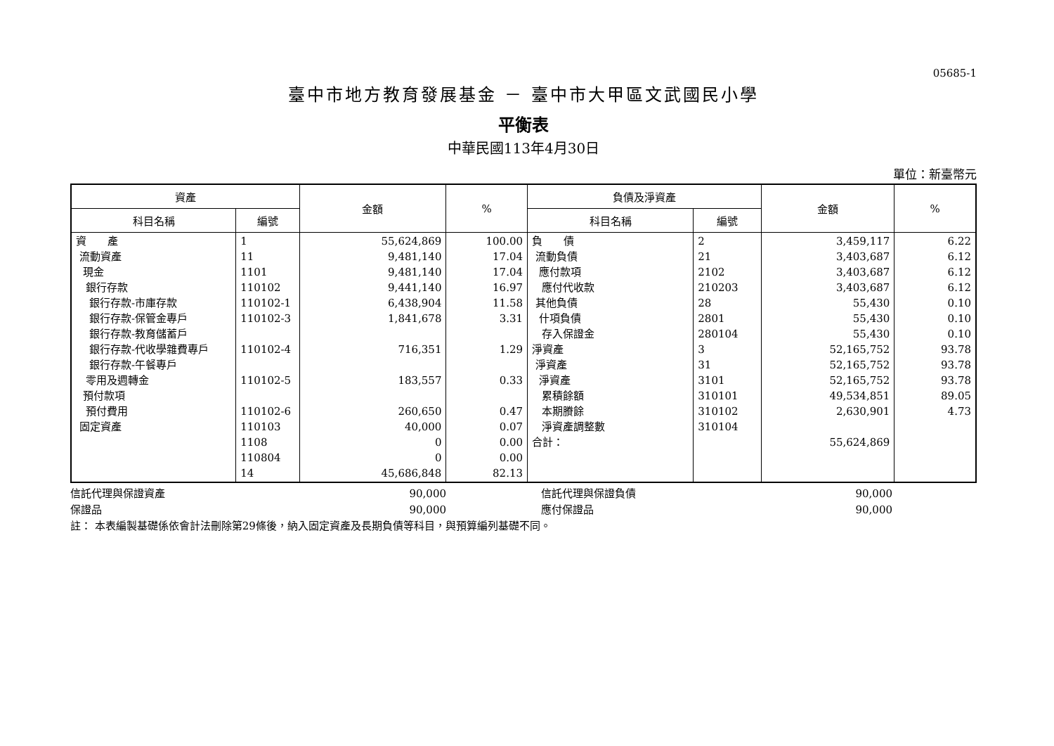05685-1
臺中市地方教育發展基金 － 臺中市大甲區文武國民小學
平衡表
中華民國113年4月30日
單位：新臺幣元
| 資產 | | 金額 | % | 負債及淨資產 | | 金額 | % |
| --- | --- | --- | --- | --- | --- | --- | --- |
| 科目名稱 | 編號 | | | 科目名稱 | 編號 | | |
| 資 產 流動資產 現金 銀行存款 銀行存款-市庫存款 銀行存款-保管金專戶 銀行存款-教育儲蓄戶 銀行存款-代收學雜費專戶 銀行存款-午餐專戶 零用及週轉金 預付款項 預付費用 固定資產 | 1 11 1101 110102 110102-1 110102-3 110102-4 110102-5 110102-6 110103 1108 110804 14 | 55,624,869 9,481,140 9,481,140 9,441,140 6,438,904 1,841,678 716,351 183,557 260,650 40,000 0 0 45,686,848 | 100.00 17.04 17.04 16.97 11.58 3.31 1.29 0.33 0.47 0.07 0.00 0.00 82.13 | 負 債 流動負債 應付款項 應付代收款 其他負債 什項負債 存入保證金 淨資產 淨資產 淨資產 累積餘額 本期賸餘 淨資產調整數 合計： | 2 21 2102 210203 28 2801 280104 3 31 3101 310101 310102 310104 | 3,459,117 3,403,687 3,403,687 3,403,687 55,430 55,430 55,430 52,165,752 52,165,752 52,165,752 49,534,851 2,630,901 55,624,869 | 6.22 6.12 6.12 6.12 0.10 0.10 0.10 93.78 93.78 93.78 89.05 4.73 |
信託代理與保證資產 90,000 信託代理與保證負債 90,000
保證品 90,000 應付保證品 90,000
註： 本表編製基礎係依會計法刪除第29條後，納入固定資產及長期負債等科目，與預算編列基礎不同。